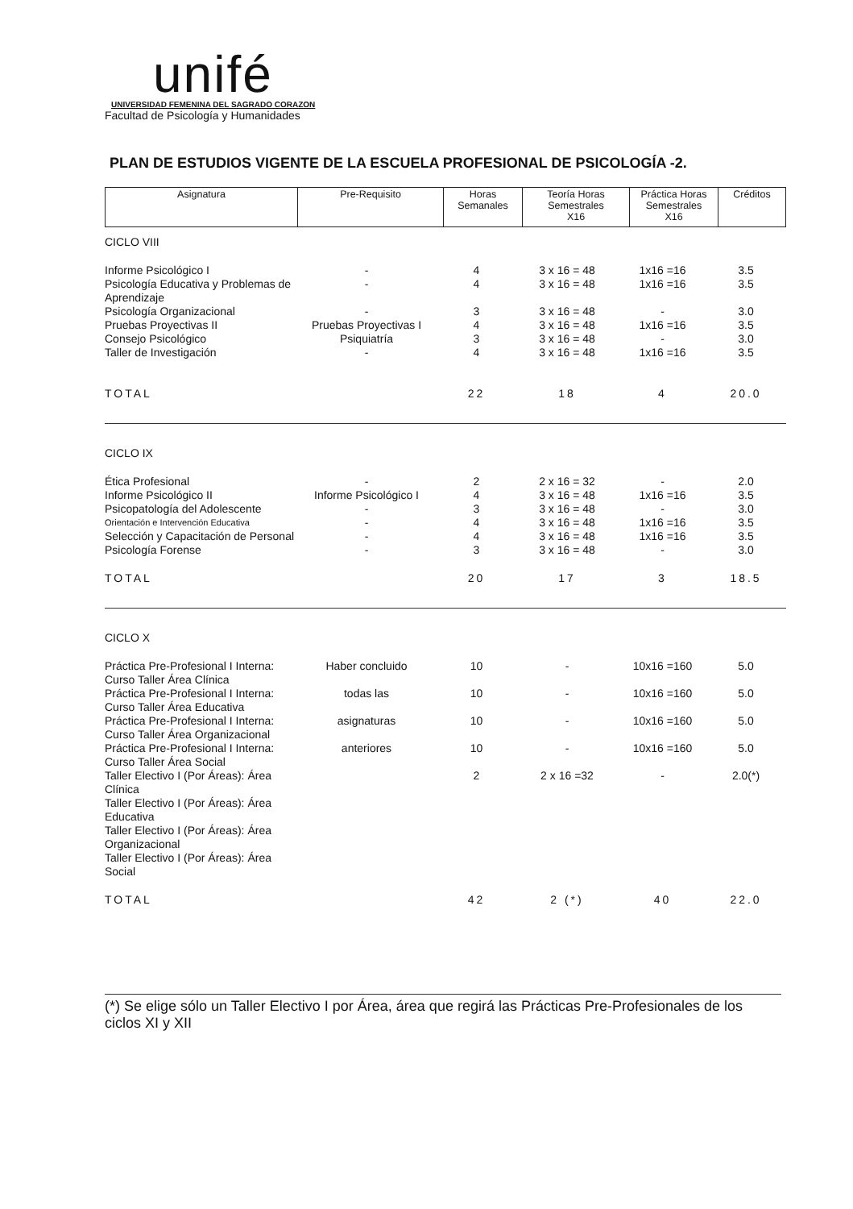unifé
UNIVERSIDAD FEMENINA DEL SAGRADO CORAZON
Facultad de Psicología y Humanidades
PLAN DE ESTUDIOS VIGENTE DE LA ESCUELA PROFESIONAL DE PSICOLOGÍA -2.
| Asignatura | Pre-Requisito | Horas Semanales | Teoría Horas Semestrales X16 | Práctica Horas Semestrales X16 | Créditos |
| CICLO VIII | | | | | |
| Informe Psicológico I | - | 4 | 3 x 16 = 48 | 1x16 =16 | 3.5 |
| Psicología Educativa y Problemas de Aprendizaje | - | 4 | 3 x 16 = 48 | 1x16 =16 | 3.5 |
| Psicología Organizacional | - | 3 | 3 x 16 = 48 | - | 3.0 |
| Pruebas Proyectivas II | Pruebas Proyectivas I | 4 | 3 x 16 = 48 | 1x16 =16 | 3.5 |
| Consejo Psicológico | Psiquiatría | 3 | 3 x 16 = 48 | - | 3.0 |
| Taller de Investigación | - | 4 | 3 x 16 = 48 | 1x16 =16 | 3.5 |
| TOTAL | | 22 | 18 | 4 | 20.0 |
| CICLO IX | | | | | |
| Ética Profesional | - | 2 | 2 x 16 = 32 | - | 2.0 |
| Informe Psicológico II | Informe Psicológico I | 4 | 3 x 16 = 48 | 1x16 =16 | 3.5 |
| Psicopatología del Adolescente | - | 3 | 3 x 16 = 48 | - | 3.0 |
| Orientación e Intervención Educativa | - | 4 | 3 x 16 = 48 | 1x16 =16 | 3.5 |
| Selección y Capacitación de Personal | - | 4 | 3 x 16 = 48 | 1x16 =16 | 3.5 |
| Psicología Forense | - | 3 | 3 x 16 = 48 | - | 3.0 |
| TOTAL | | 20 | 17 | 3 | 18.5 |
| CICLO X | | | | | |
| Práctica Pre-Profesional I Interna: Curso Taller Área Clínica | Haber concluido | 10 | - | 10x16 =160 | 5.0 |
| Práctica Pre-Profesional I Interna: Curso Taller Área Educativa | todas las | 10 | - | 10x16 =160 | 5.0 |
| Práctica Pre-Profesional I Interna: Curso Taller Área Organizacional | asignaturas | 10 | - | 10x16 =160 | 5.0 |
| Práctica Pre-Profesional I Interna: Curso Taller Área Social | anteriores | 10 | - | 10x16 =160 | 5.0 |
| Taller Electivo I (Por Áreas): Área Clínica | | 2 | 2 x 16 =32 | - | 2.0(*) |
| Taller Electivo I (Por Áreas): Área Educativa | | | | | |
| Taller Electivo I (Por Áreas): Área Organizacional | | | | | |
| Taller Electivo I (Por Áreas): Área Social | | | | | |
| TOTAL | | 42 | 2 (*) | 40 | 22.0 |
(*) Se elige sólo un Taller Electivo I por Área, área que regirá las Prácticas Pre-Profesionales de los ciclos XI y XII